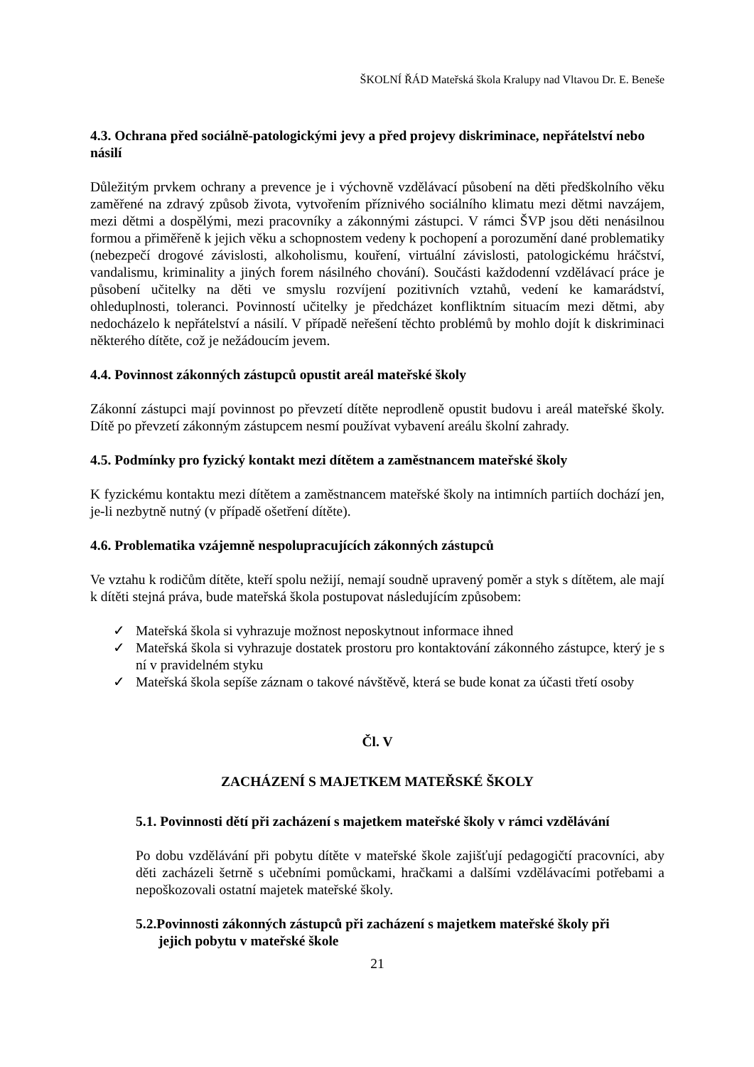ŠKOLNÍ ŘÁD Mateřská škola Kralupy nad Vltavou Dr. E. Beneše
4.3. Ochrana před sociálně-patologickými jevy a před projevy diskriminace, nepřátelství nebo násilí
Důležitým prvkem ochrany a prevence je i výchovně vzdělávací působení na děti předškolního věku zaměřené na zdravý způsob života, vytvořením příznivého sociálního klimatu mezi dětmi navzájem, mezi dětmi a dospělými, mezi pracovníky a zákonnými zástupci. V rámci ŠVP jsou děti nenásilnou formou a přiměřeně k jejich věku a schopnostem vedeny k pochopení a porozumění dané problematiky (nebezpečí drogové závislosti, alkoholismu, kouření, virtuální závislosti, patologickému hráčství, vandalismu, kriminality a jiných forem násilného chování). Součásti každodenní vzdělávací práce je působení učitelky na děti ve smyslu rozvíjení pozitivních vztahů, vedení ke kamarádství, ohleduplnosti, toleranci. Povinností učitelky je předcházet konfliktním situacím mezi dětmi, aby nedocházelo k nepřátelství a násilí. V případě neřešení těchto problémů by mohlo dojít k diskriminaci některého dítěte, což je nežádoucím jevem.
4.4. Povinnost zákonných zástupců opustit areál mateřské školy
Zákonní zástupci mají povinnost po převzetí dítěte neprodleně opustit budovu i areál mateřské školy. Dítě po převzetí zákonným zástupcem nesmí používat vybavení areálu školní zahrady.
4.5. Podmínky pro fyzický kontakt mezi dítětem a zaměstnancem mateřské školy
K fyzickému kontaktu mezi dítětem a zaměstnancem mateřské školy na intimních partiích dochází jen, je-li nezbytně nutný (v případě ošetření dítěte).
4.6. Problematika vzájemně nespolupracujících zákonných zástupců
Ve vztahu k rodičům dítěte, kteří spolu nežijí, nemají soudně upravený poměr a styk s dítětem, ale mají k dítěti stejná práva, bude mateřská škola postupovat následujícím způsobem:
✓ Mateřská škola si vyhrazuje možnost neposkytnout informace ihned
✓ Mateřská škola si vyhrazuje dostatek prostoru pro kontaktování zákonného zástupce, který je s ní v pravidelném styku
✓ Mateřská škola sepíše záznam o takové návštěvě, která se bude konat za účasti třetí osoby
Čl. V
ZACHÁZENÍ S MAJETKEM MATEŘSKÉ ŠKOLY
5.1. Povinnosti dětí při zacházení s majetkem mateřské školy v rámci vzdělávání
Po dobu vzdělávání při pobytu dítěte v mateřské škole zajišťují pedagogičtí pracovníci, aby děti zacházeli šetrně s učebními pomůckami, hračkami a dalšími vzdělávacími potřebami a nepoškozovali ostatní majetek mateřské školy.
5.2.Povinnosti zákonných zástupců při zacházení s majetkem mateřské školy při jejich pobytu v mateřské škole
21